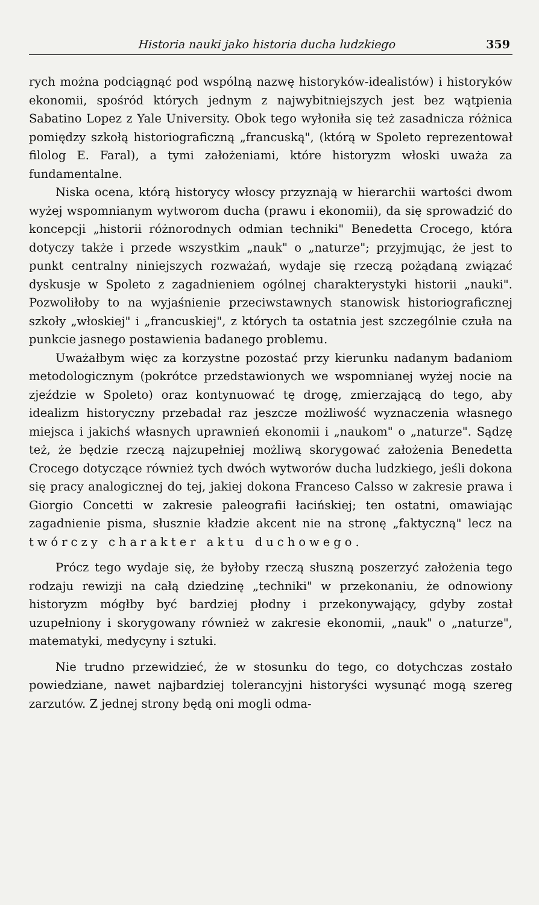Historia nauki jako historia ducha ludzkiego 359
rych można podciągnąć pod wspólną nazwę historyków-idealistów) i historyków ekonomii, spośród których jednym z najwybitniejszych jest bez wątpienia Sabatino Lopez z Yale University. Obok tego wyłoniła się też zasadnicza różnica pomiędzy szkołą historiograficzną „francuską", (którą w Spoleto reprezentował filolog E. Faral), a tymi założeniami, które historyzm włoski uważa za fundamentalne.
Niska ocena, którą historycy włoscy przyznają w hierarchii wartości dwom wyżej wspomnianym wytworom ducha (prawu i ekonomii), da się sprowadzić do koncepcji „historii różnorodnych odmian techniki" Benedetta Crocego, która dotyczy także i przede wszystkim „nauk" o „naturze"; przyjmując, że jest to punkt centralny niniejszych rozważań, wydaje się rzeczą pożądaną związać dyskusje w Spoleto z zagadnieniem ogólnej charakterystyki historii „nauki". Pozwoliłoby to na wyjaśnienie przeciwstawnych stanowisk historiograficznej szkoły „włoskiej" i „francuskiej", z których ta ostatnia jest szczególnie czuła na punkcie jasnego postawienia badanego problemu.
Uważałbym więc za korzystne pozostać przy kierunku nadanym badaniom metodologicznym (pokrótce przedstawionych we wspomnianej wyżej nocie na zjeździe w Spoleto) oraz kontynuować tę drogę, zmierzającą do tego, aby idealizm historyczny przebadał raz jeszcze możliwość wyznaczenia własnego miejsca i jakichś własnych uprawnień ekonomii i „naukom" o „naturze". Sądzę też, że będzie rzeczą najzupełniej możliwą skorygować założenia Benedetta Crocego dotyczące również tych dwóch wytworów ducha ludzkiego, jeśli dokona się pracy analogicznej do tej, jakiej dokona Franceso Calsso w zakresie prawa i Giorgio Concetti w zakresie paleografii łacińskiej; ten ostatni, omawiając zagadnienie pisma, słusznie kładzie akcent nie na stronę „faktyczną" lecz na twórczy charakter aktu duchowego.
Prócz tego wydaje się, że byłoby rzeczą słuszną poszerzyć założenia tego rodzaju rewizji na całą dziedzinę „techniki" w przekonaniu, że odnowiony historyzm mógłby być bardziej płodny i przekonywający, gdyby został uzupełniony i skorygowany również w zakresie ekonomii, „nauk" o „naturze", matematyki, medycyny i sztuki.
Nie trudno przewidzieć, że w stosunku do tego, co dotychczas zostało powiedziane, nawet najbardziej tolerancyjni historyści wysunąć mogą szereg zarzutów. Z jednej strony będą oni mogli odma-